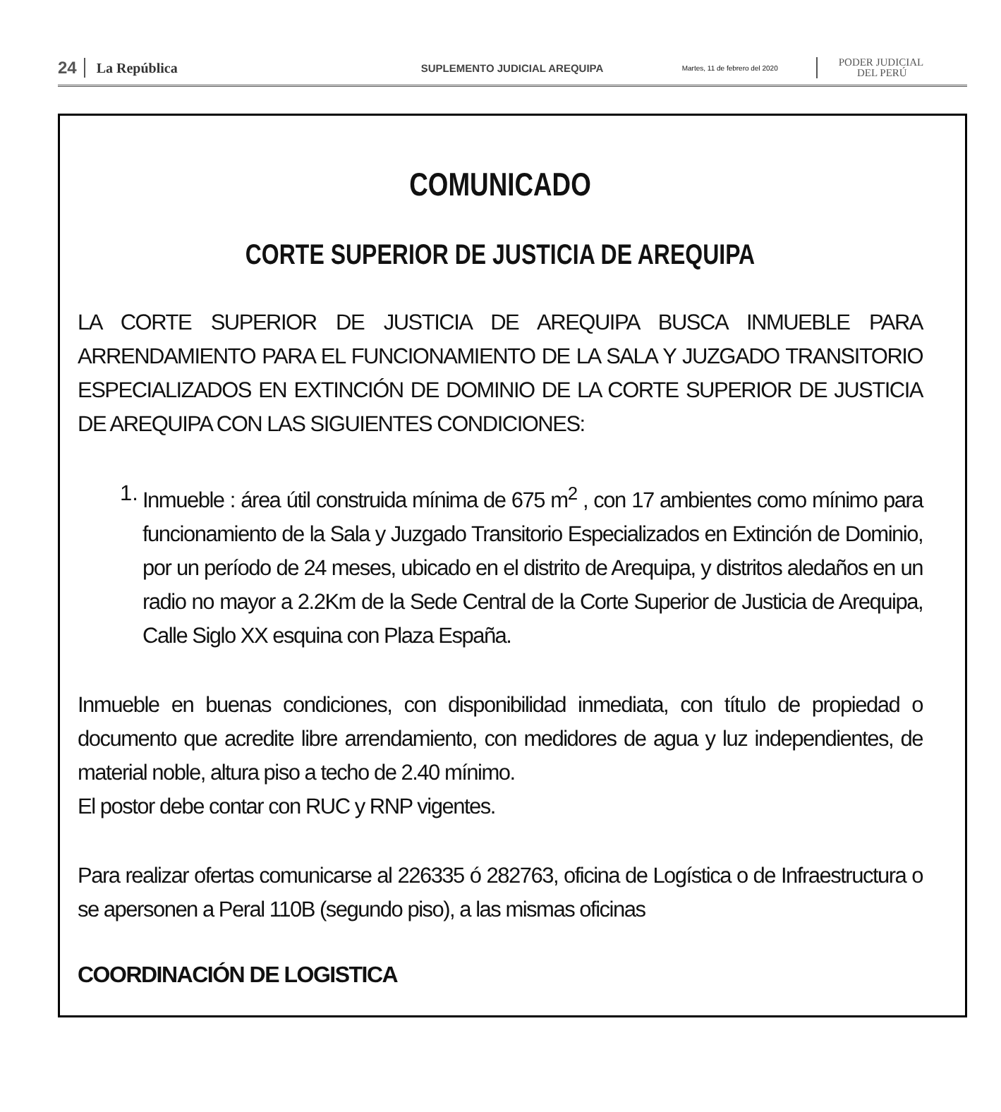24 La República SUPLEMENTO JUDICIAL AREQUIPA Martes, 11 de febrero del 2020 PODER JUDICIAL
DEL PERÚ
COMUNICADO
CORTE SUPERIOR DE JUSTICIA DE AREQUIPA
LA CORTE SUPERIOR DE JUSTICIA DE AREQUIPA BUSCA INMUEBLE PARA ARRENDAMIENTO PARA EL FUNCIONAMIENTO DE LA SALA Y JUZGADO TRANSITORIO ESPECIALIZADOS EN EXTINCIÓN DE DOMINIO DE LA CORTE SUPERIOR DE JUSTICIA DE AREQUIPA CON LAS SIGUIENTES CONDICIONES:
1.
Inmueble : área útil construida mínima de 675 m<sup>2</sup> , con 17 ambientes como mínimo para funcionamiento de la Sala y Juzgado Transitorio Especializados en Extinción de Dominio, por un período de 24 meses, ubicado en el distrito de Arequipa, y distritos aledaños en un radio no mayor a 2.2Km de la Sede Central de la Corte Superior de Justicia de Arequipa, Calle Siglo XX esquina con Plaza España.
Inmueble en buenas condiciones, con disponibilidad inmediata, con título de propiedad o documento que acredite libre arrendamiento, con medidores de agua y luz independientes, de material noble, altura piso a techo de 2.40 mínimo.
El postor debe contar con RUC y RNP vigentes.
Para realizar ofertas comunicarse al 226335 ó 282763, oficina de Logística o de Infraestructura o se apersonen a Peral 110B (segundo piso), a las mismas oficinas
COORDINACIÓN DE LOGISTICA